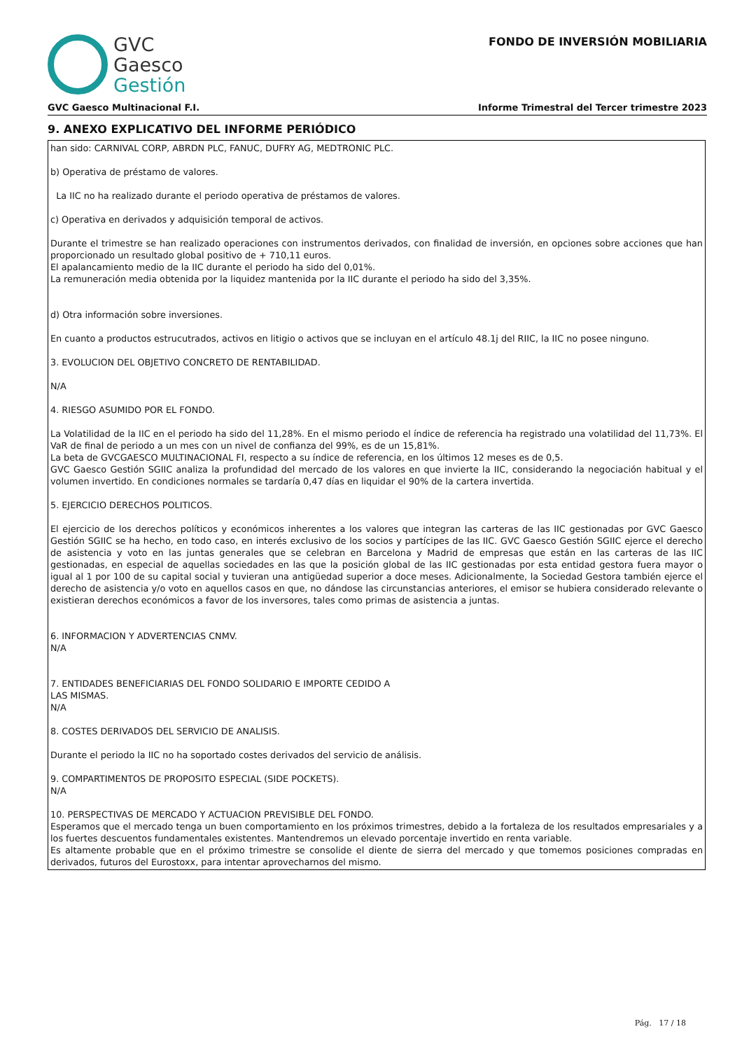GVC
Gaesco
Gestión
FONDO DE INVERSIÓN MOBILIARIA
GVC Gaesco Multinacional F.I. Informe Trimestral del Tercer trimestre 2023
9. ANEXO EXPLICATIVO DEL INFORME PERIÓDICO
han sido: CARNIVAL CORP, ABRDN PLC, FANUC, DUFRY AG, MEDTRONIC PLC.
b) Operativa de préstamo de valores.
La IIC no ha realizado durante el periodo operativa de préstamos de valores.
c) Operativa en derivados y adquisición temporal de activos.
Durante el trimestre se han realizado operaciones con instrumentos derivados, con finalidad de inversión, en opciones sobre acciones que han proporcionado un resultado global positivo de + 710,11 euros.
El apalancamiento medio de la IIC durante el periodo ha sido del 0,01%.
La remuneración media obtenida por la liquidez mantenida por la IIC durante el periodo ha sido del 3,35%.
d) Otra información sobre inversiones.
En cuanto a productos estrucutrados, activos en litigio o activos que se incluyan en el artículo 48.1j del RIIC, la IIC no posee ninguno.
3. EVOLUCION DEL OBJETIVO CONCRETO DE RENTABILIDAD.
N/A
4. RIESGO ASUMIDO POR EL FONDO.
La Volatilidad de la IIC en el periodo ha sido del 11,28%. En el mismo periodo el índice de referencia ha registrado una volatilidad del 11,73%. El VaR de final de periodo a un mes con un nivel de confianza del 99%, es de un 15,81%.
La beta de GVCGAESCO MULTINACIONAL FI, respecto a su índice de referencia, en los últimos 12 meses es de 0,5.
GVC Gaesco Gestión SGIIC analiza la profundidad del mercado de los valores en que invierte la IIC, considerando la negociación habitual y el volumen invertido. En condiciones normales se tardaría 0,47 días en liquidar el 90% de la cartera invertida.
5. EJERCICIO DERECHOS POLITICOS.
El ejercicio de los derechos políticos y económicos inherentes a los valores que integran las carteras de las IIC gestionadas por GVC Gaesco Gestión SGIIC se ha hecho, en todo caso, en interés exclusivo de los socios y partícipes de las IIC. GVC Gaesco Gestión SGIIC ejerce el derecho de asistencia y voto en las juntas generales que se celebran en Barcelona y Madrid de empresas que están en las carteras de las IIC gestionadas, en especial de aquellas sociedades en las que la posición global de las IIC gestionadas por esta entidad gestora fuera mayor o igual al 1 por 100 de su capital social y tuvieran una antigüedad superior a doce meses. Adicionalmente, la Sociedad Gestora también ejerce el derecho de asistencia y/o voto en aquellos casos en que, no dándose las circunstancias anteriores, el emisor se hubiera considerado relevante o existieran derechos económicos a favor de los inversores, tales como primas de asistencia a juntas.
6. INFORMACION Y ADVERTENCIAS CNMV.
N/A
7. ENTIDADES BENEFICIARIAS DEL FONDO SOLIDARIO E IMPORTE CEDIDO A
LAS MISMAS.
N/A
8. COSTES DERIVADOS DEL SERVICIO DE ANALISIS.
Durante el periodo la IIC no ha soportado costes derivados del servicio de análisis.
9. COMPARTIMENTOS DE PROPOSITO ESPECIAL (SIDE POCKETS).
N/A
10. PERSPECTIVAS DE MERCADO Y ACTUACION PREVISIBLE DEL FONDO.
Esperamos que el mercado tenga un buen comportamiento en los próximos trimestres, debido a la fortaleza de los resultados empresariales y a los fuertes descuentos fundamentales existentes. Mantendremos un elevado porcentaje invertido en renta variable.
Es altamente probable que en el próximo trimestre se consolide el diente de sierra del mercado y que tomemos posiciones compradas en derivados, futuros del Eurostoxx, para intentar aprovecharnos del mismo.
Pág. 17 / 18